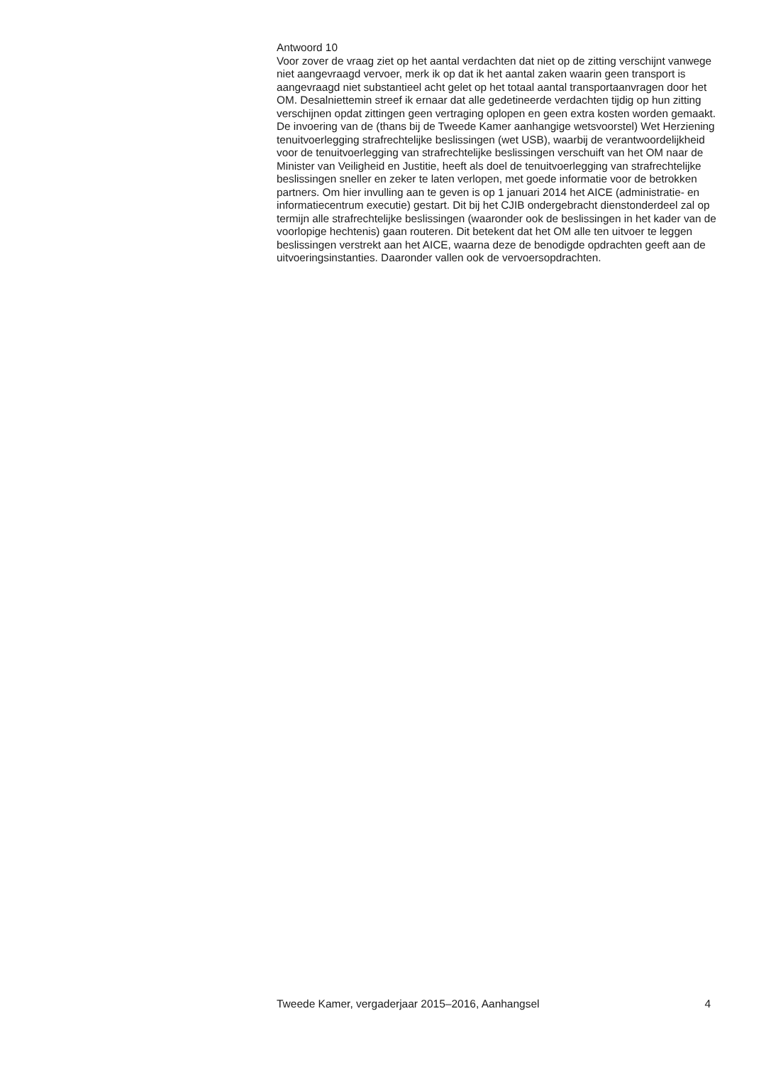Antwoord 10
Voor zover de vraag ziet op het aantal verdachten dat niet op de zitting verschijnt vanwege niet aangevraagd vervoer, merk ik op dat ik het aantal zaken waarin geen transport is aangevraagd niet substantieel acht gelet op het totaal aantal transportaanvragen door het OM. Desalniettemin streef ik ernaar dat alle gedetineerde verdachten tijdig op hun zitting verschijnen opdat zittingen geen vertraging oplopen en geen extra kosten worden gemaakt.
De invoering van de (thans bij de Tweede Kamer aanhangige wetsvoorstel) Wet Herziening tenuitvoerlegging strafrechtelijke beslissingen (wet USB), waarbij de verantwoordelijkheid voor de tenuitvoerlegging van strafrechtelijke beslissingen verschuift van het OM naar de Minister van Veiligheid en Justitie, heeft als doel de tenuitvoerlegging van strafrechtelijke beslissingen sneller en zeker te laten verlopen, met goede informatie voor de betrokken partners. Om hier invulling aan te geven is op 1 januari 2014 het AICE (administratie- en informatiecentrum executie) gestart. Dit bij het CJIB ondergebracht dienstonderdeel zal op termijn alle strafrechtelijke beslissingen (waaronder ook de beslissingen in het kader van de voorlopige hechtenis) gaan routeren. Dit betekent dat het OM alle ten uitvoer te leggen beslissingen verstrekt aan het AICE, waarna deze de benodigde opdrachten geeft aan de uitvoeringsinstanties. Daaronder vallen ook de vervoersopdrachten.
Tweede Kamer, vergaderjaar 2015–2016, Aanhangsel 4